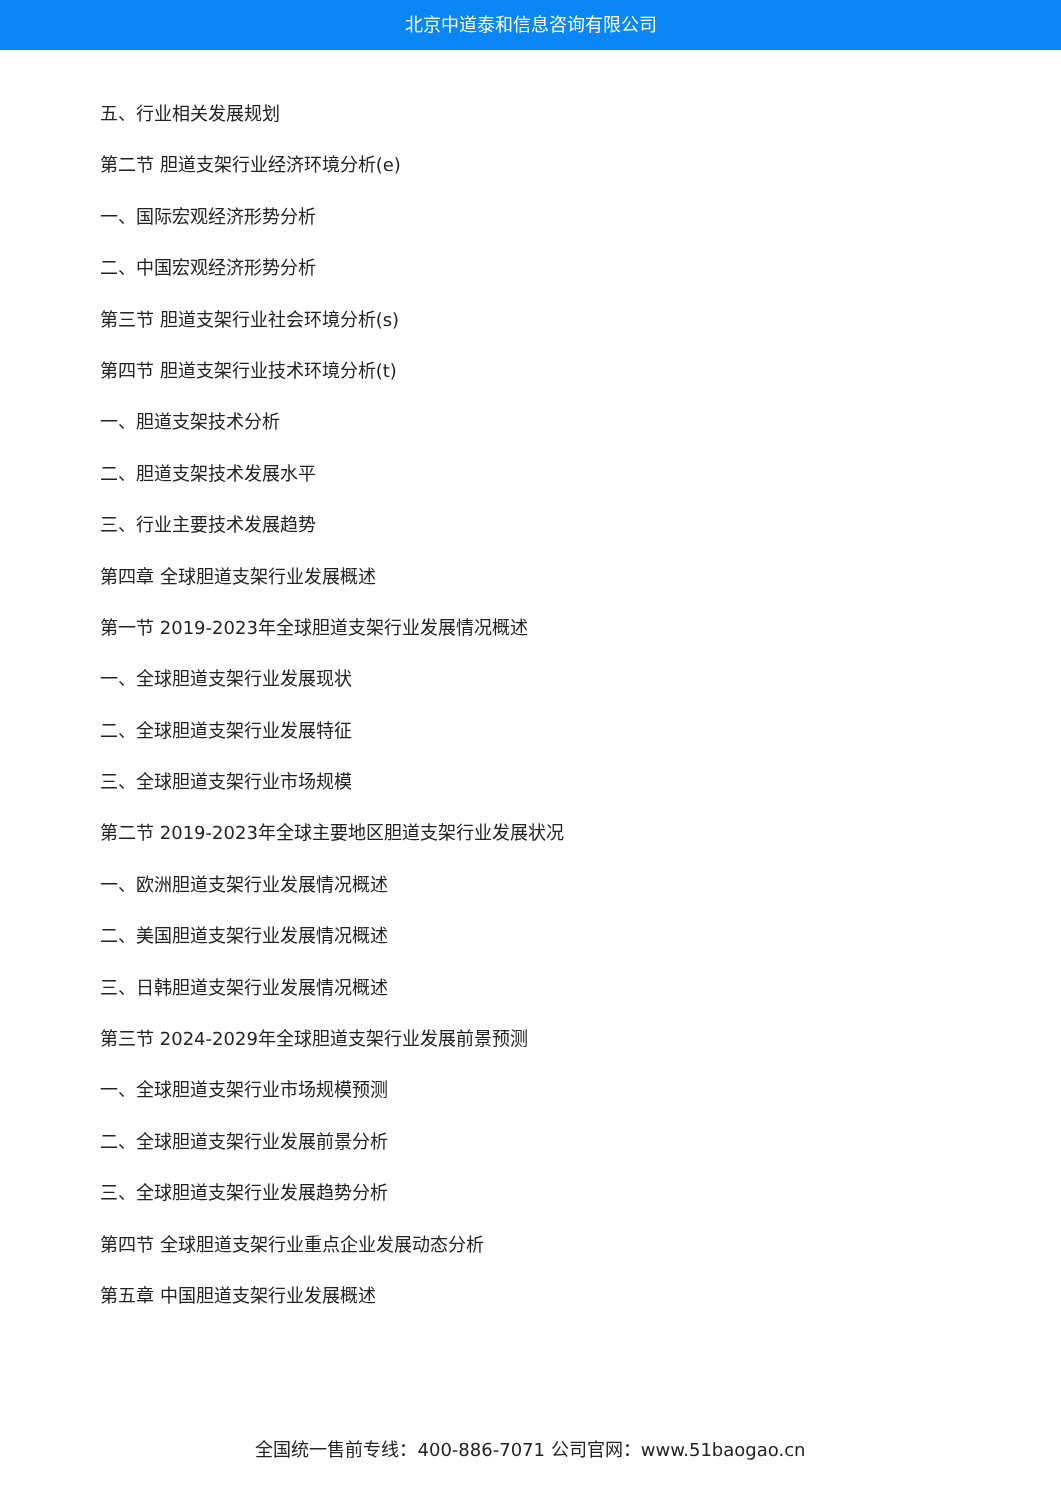北京中道泰和信息咨询有限公司
五、行业相关发展规划
第二节 胆道支架行业经济环境分析(e)
一、国际宏观经济形势分析
二、中国宏观经济形势分析
第三节 胆道支架行业社会环境分析(s)
第四节 胆道支架行业技术环境分析(t)
一、胆道支架技术分析
二、胆道支架技术发展水平
三、行业主要技术发展趋势
第四章 全球胆道支架行业发展概述
第一节 2019-2023年全球胆道支架行业发展情况概述
一、全球胆道支架行业发展现状
二、全球胆道支架行业发展特征
三、全球胆道支架行业市场规模
第二节 2019-2023年全球主要地区胆道支架行业发展状况
一、欧洲胆道支架行业发展情况概述
二、美国胆道支架行业发展情况概述
三、日韩胆道支架行业发展情况概述
第三节 2024-2029年全球胆道支架行业发展前景预测
一、全球胆道支架行业市场规模预测
二、全球胆道支架行业发展前景分析
三、全球胆道支架行业发展趋势分析
第四节 全球胆道支架行业重点企业发展动态分析
第五章 中国胆道支架行业发展概述
全国统一售前专线：400-886-7071 公司官网：www.51baogao.cn